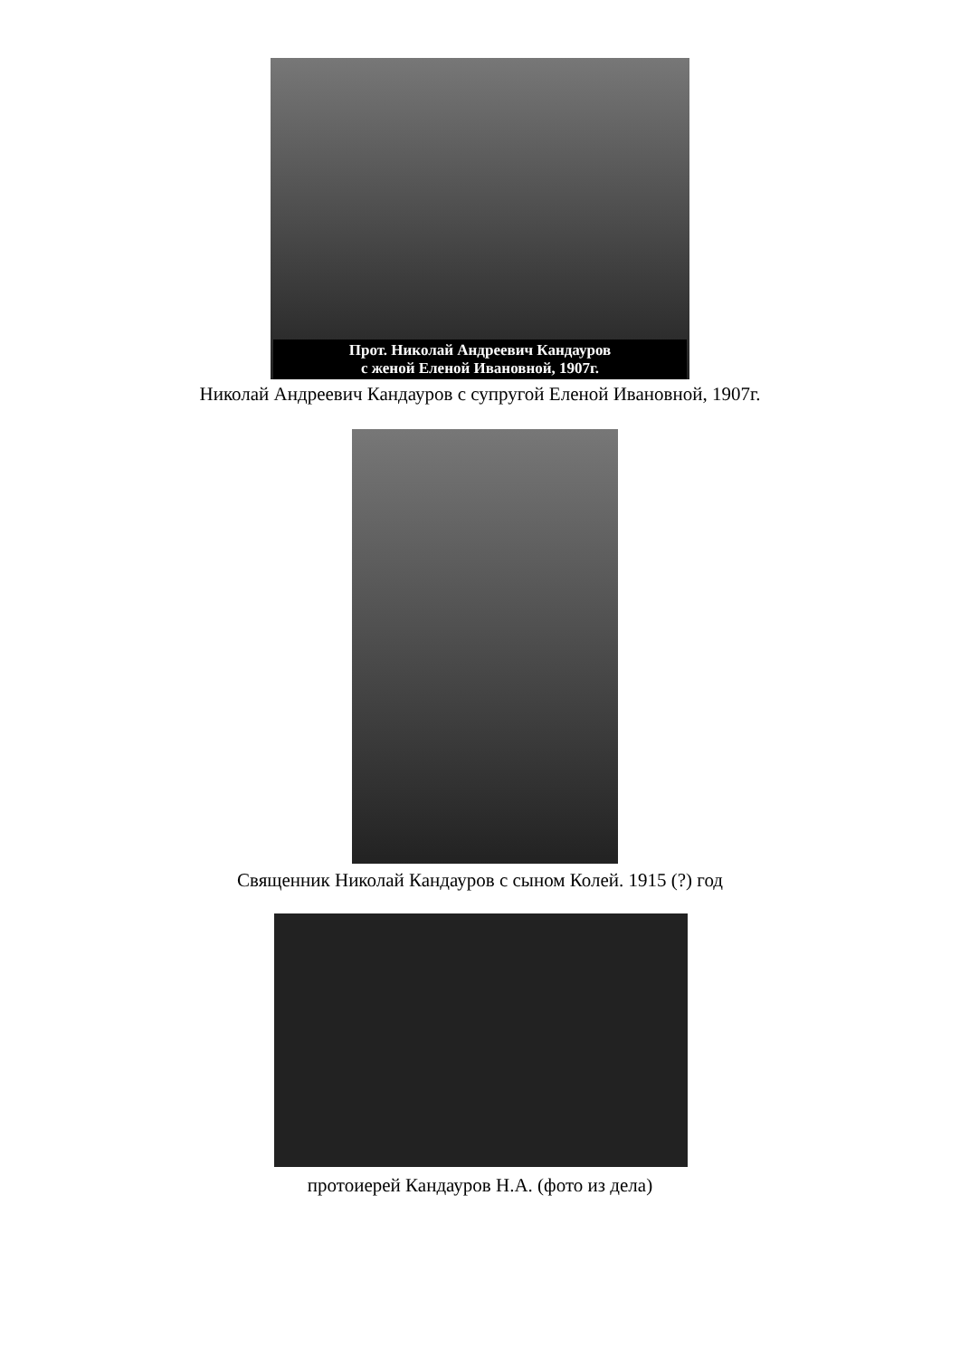Прот. Николай Андреевич Кандауров
с женой Еленой Ивановной, 1907г.
Николай Андреевич Кандауров с супругой Еленой Ивановной, 1907г.
Священник Николай Кандауров с сыном Колей. 1915 (?) год
протоиерей Кандауров Н.А. (фото из дела)